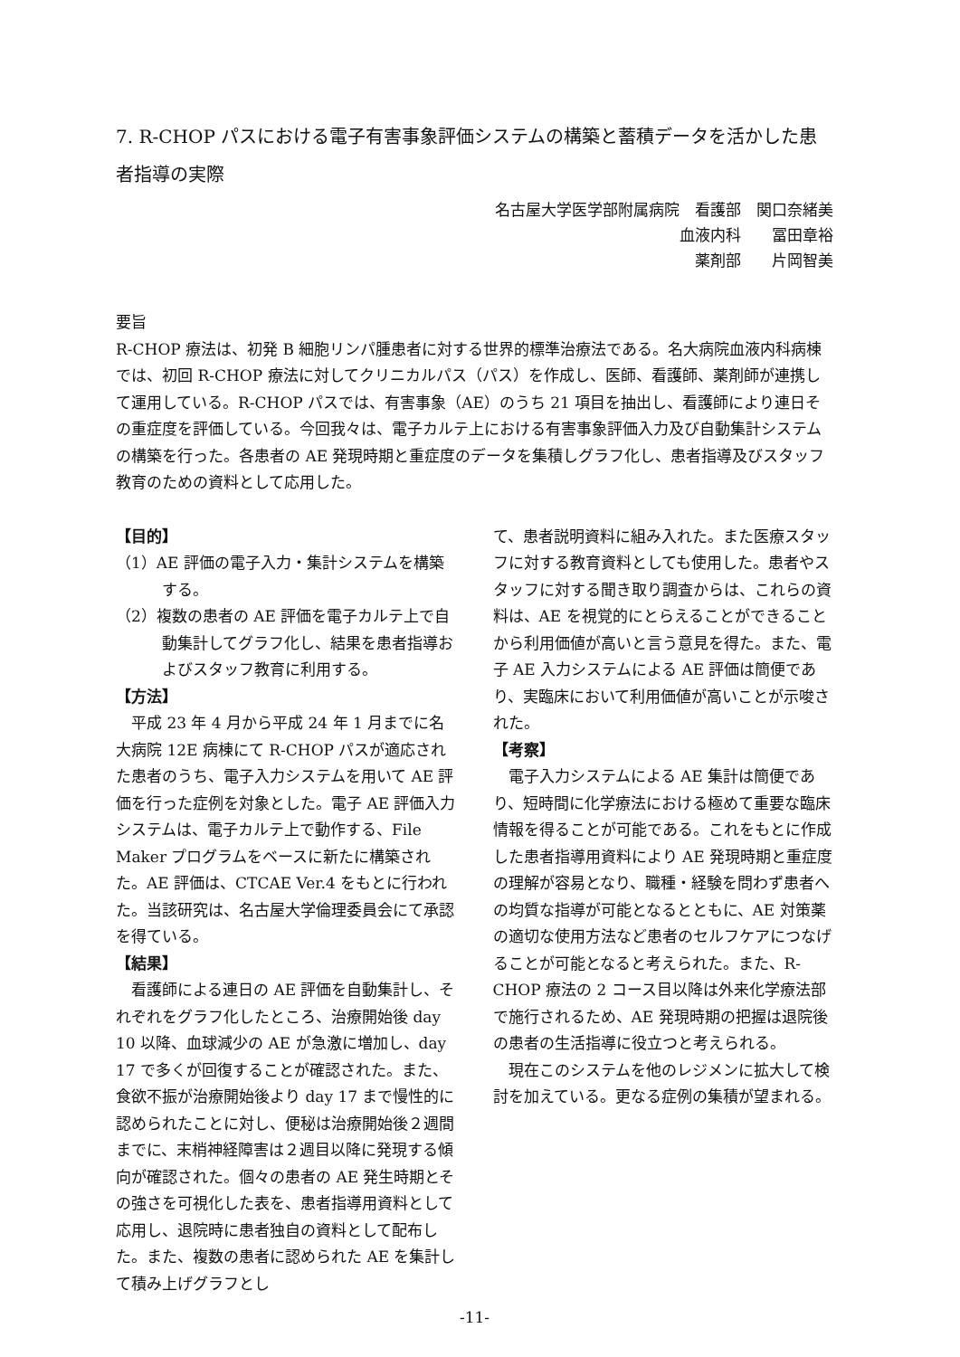7. R-CHOP パスにおける電子有害事象評価システムの構築と蓄積データを活かした患者指導の実際
名古屋大学医学部附属病院　看護部　関口奈緒美
血液内科　　冨田章裕
薬剤部　　片岡智美
要旨
R-CHOP 療法は、初発 B 細胞リンパ腫患者に対する世界的標準治療法である。名大病院血液内科病棟では、初回 R-CHOP 療法に対してクリニカルパス（パス）を作成し、医師、看護師、薬剤師が連携して運用している。R-CHOP パスでは、有害事象（AE）のうち 21 項目を抽出し、看護師により連日その重症度を評価している。今回我々は、電子カルテ上における有害事象評価入力及び自動集計システムの構築を行った。各患者の AE 発現時期と重症度のデータを集積しグラフ化し、患者指導及びスタッフ教育のための資料として応用した。
【目的】
（1）AE 評価の電子入力・集計システムを構築する。
（2）複数の患者の AE 評価を電子カルテ上で自動集計してグラフ化し、結果を患者指導およびスタッフ教育に利用する。
【方法】
　平成 23 年 4 月から平成 24 年 1 月までに名大病院 12E 病棟にて R-CHOP パスが適応された患者のうち、電子入力システムを用いて AE 評価を行った症例を対象とした。電子 AE 評価入力システムは、電子カルテ上で動作する、File Maker プログラムをベースに新たに構築された。AE 評価は、CTCAE Ver.4 をもとに行われた。当該研究は、名古屋大学倫理委員会にて承認を得ている。
【結果】
　看護師による連日の AE 評価を自動集計し、それぞれをグラフ化したところ、治療開始後 day 10 以降、血球減少の AE が急激に増加し、day 17 で多くが回復することが確認された。また、食欲不振が治療開始後より day 17 まで慢性的に認められたことに対し、便秘は治療開始後２週間までに、末梢神経障害は２週目以降に発現する傾向が確認された。個々の患者の AE 発生時期とその強さを可視化した表を、患者指導用資料として応用し、退院時に患者独自の資料として配布した。また、複数の患者に認められた AE を集計して積み上げグラフとし
て、患者説明資料に組み入れた。また医療スタッフに対する教育資料としても使用した。患者やスタッフに対する聞き取り調査からは、これらの資料は、AE を視覚的にとらえることができることから利用価値が高いと言う意見を得た。また、電子 AE 入力システムによる AE 評価は簡便であり、実臨床において利用価値が高いことが示唆された。
【考察】
　電子入力システムによる AE 集計は簡便であり、短時間に化学療法における極めて重要な臨床情報を得ることが可能である。これをもとに作成した患者指導用資料により AE 発現時期と重症度の理解が容易となり、職種・経験を問わず患者への均質な指導が可能となるとともに、AE 対策薬の適切な使用方法など患者のセルフケアにつなげることが可能となると考えられた。また、R-CHOP 療法の 2 コース目以降は外来化学療法部で施行されるため、AE 発現時期の把握は退院後の患者の生活指導に役立つと考えられる。
　現在このシステムを他のレジメンに拡大して検討を加えている。更なる症例の集積が望まれる。
-11-